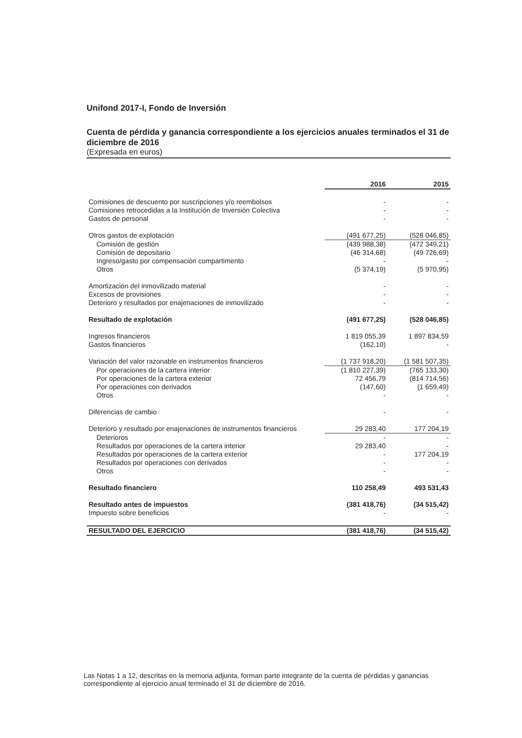Unifond 2017-I, Fondo de Inversión
Cuenta de pérdida y ganancia correspondiente a los ejercicios anuales terminados el 31 de diciembre de 2016
(Expresada en euros)
| | 2016 | 2015 |
| --- | --- | --- |
| Comisiones de descuento por suscripciones y/o reembolsos | - | - |
| Comisiones retrocedidas a la Institución de Inversión Colectiva | - | - |
| Gastos de personal | - | - |
| Otros gastos de explotación | (491 677,25) | (528 046,85) |
| Comisión de gestión | (439 988,38) | (472 349,21) |
| Comisión de depositario | (46 314,68) | (49 726,69) |
| Ingreso/gasto por compensación compartimento | - | - |
| Otros | (5 374,19) | (5 970,95) |
| Amortización del inmovilizado material | - | - |
| Excesos de provisiones | - | - |
| Deterioro y resultados por enajenaciones de inmovilizado | - | - |
| Resultado de explotación | (491 677,25) | (528 046,85) |
| Ingresos financieros | 1 819 055,39 | 1 897 834,59 |
| Gastos financieros | (162,10) | - |
| Variación del valor razonable en instrumentos financieros | (1 737 918,20) | (1 581 507,35) |
| Por operaciones de la cartera interior | (1 810 227,39) | (765 133,30) |
| Por operaciones de la cartera exterior | 72 456,79 | (814 714,56) |
| Por operaciones con derivados | (147,60) | (1 659,49) |
| Otros | - | - |
| Diferencias de cambio | - | - |
| Deterioro y resultado por enajenaciones de instrumentos financieros | 29 283,40 | 177 204,19 |
| Deterioros | - | - |
| Resultados por operaciones de la cartera interior | 29 283,40 | - |
| Resultados por operaciones de la cartera exterior | - | 177 204,19 |
| Resultados por operaciones con derivados | - | - |
| Otros | - | - |
| Resultado financiero | 110 258,49 | 493 531,43 |
| Resultado antes de impuestos | (381 418,76) | (34 515,42) |
| Impuesto sobre beneficios | - | - |
| RESULTADO DEL EJERCICIO | (381 418,76) | (34 515,42) |
Las Notas 1 a 12, descritas en la memoria adjunta, forman parte integrante de la cuenta de pérdidas y ganancias correspondiente al ejercicio anual terminado el 31 de diciembre de 2016.